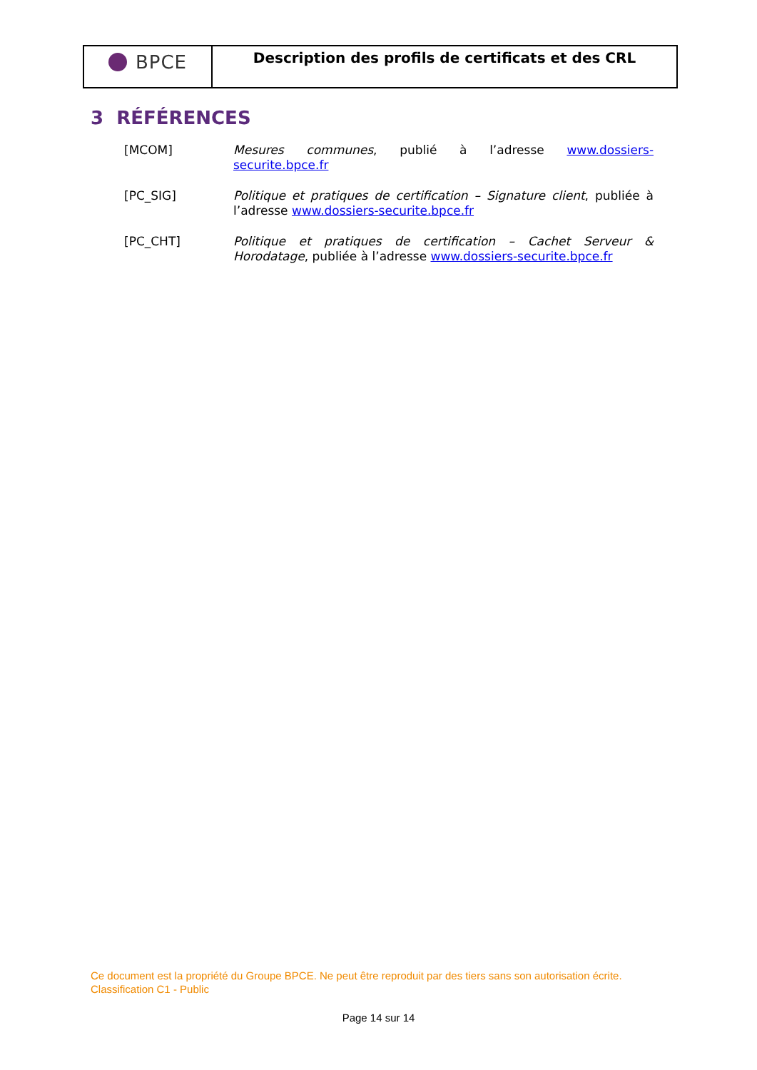BPCE
Description des profils de certificats et des CRL
3 RÉFÉRENCES
[MCOM] Mesures communes, publié à l’adresse www.dossiers-securite.bpce.fr
[PC_SIG] Politique et pratiques de certification – Signature client, publiée à l’adresse www.dossiers-securite.bpce.fr
[PC_CHT] Politique et pratiques de certification – Cachet Serveur & Horodatage, publiée à l’adresse www.dossiers-securite.bpce.fr
Ce document est la propriété du Groupe BPCE. Ne peut être reproduit par des tiers sans son autorisation écrite.
Classification C1 - Public
Page 14 sur 14